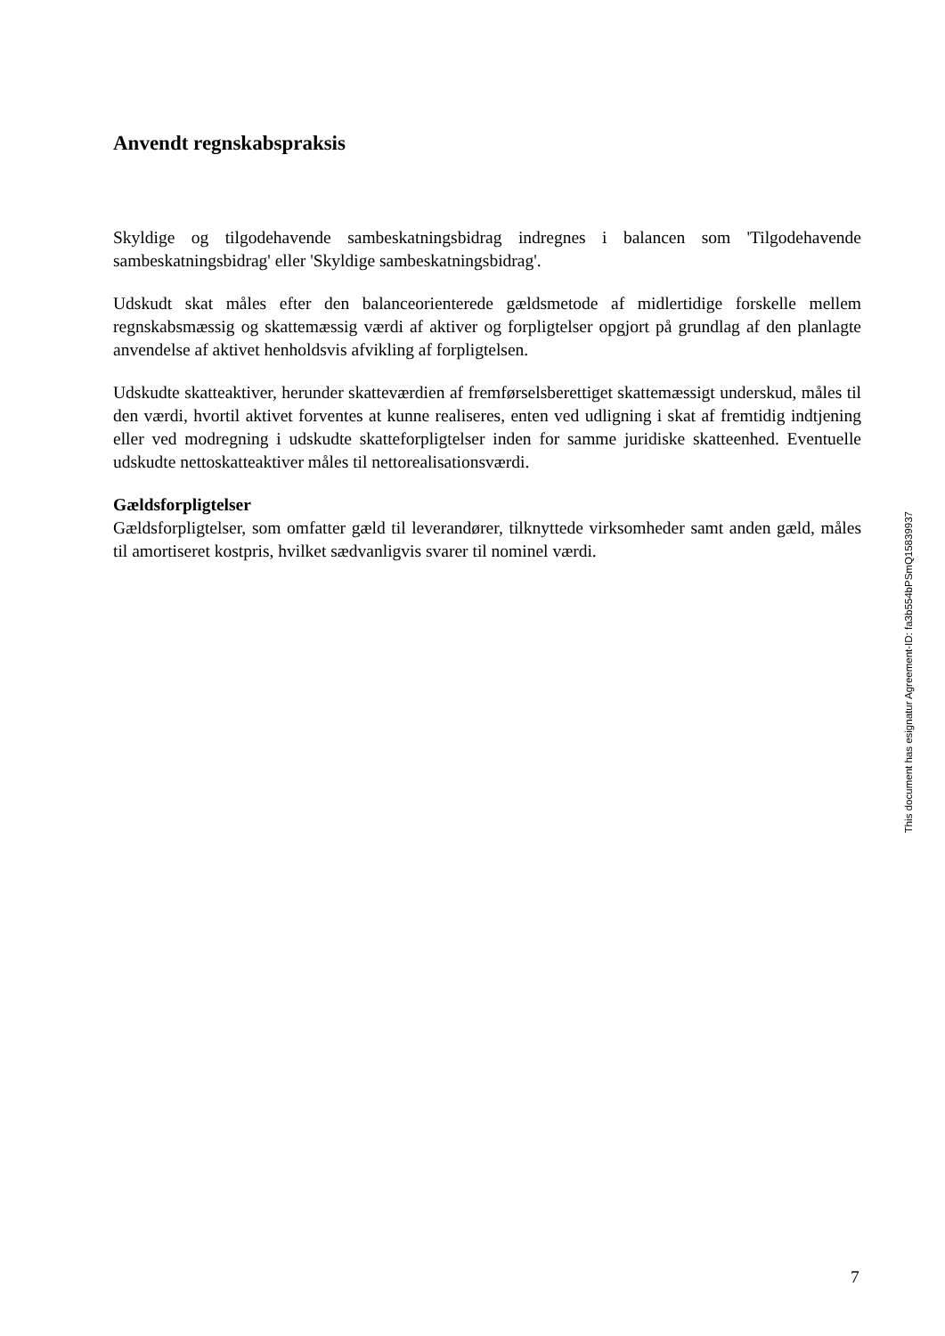Anvendt regnskabspraksis
Skyldige og tilgodehavende sambeskatningsbidrag indregnes i balancen som 'Tilgodehavende sambeskatningsbidrag' eller 'Skyldige sambeskatningsbidrag'.
Udskudt skat måles efter den balanceorienterede gældsmetode af midlertidige forskelle mellem regnskabsmæssig og skattemæssig værdi af aktiver og forpligtelser opgjort på grundlag af den planlagte anvendelse af aktivet henholdsvis afvikling af forpligtelsen.
Udskudte skatteaktiver, herunder skatteværdien af fremførselsberettiget skattemæssigt underskud, måles til den værdi, hvortil aktivet forventes at kunne realiseres, enten ved udligning i skat af fremtidig indtjening eller ved modregning i udskudte skatteforpligtelser inden for samme juridiske skatteenhed. Eventuelle udskudte nettoskatteaktiver måles til nettorealisationsværdi.
Gældsforpligtelser
Gældsforpligtelser, som omfatter gæld til leverandører, tilknyttede virksomheder samt anden gæld, måles til amortiseret kostpris, hvilket sædvanligvis svarer til nominel værdi.
This document has esignatur Agreement-ID: fa3b554bPSmQ15839937
7